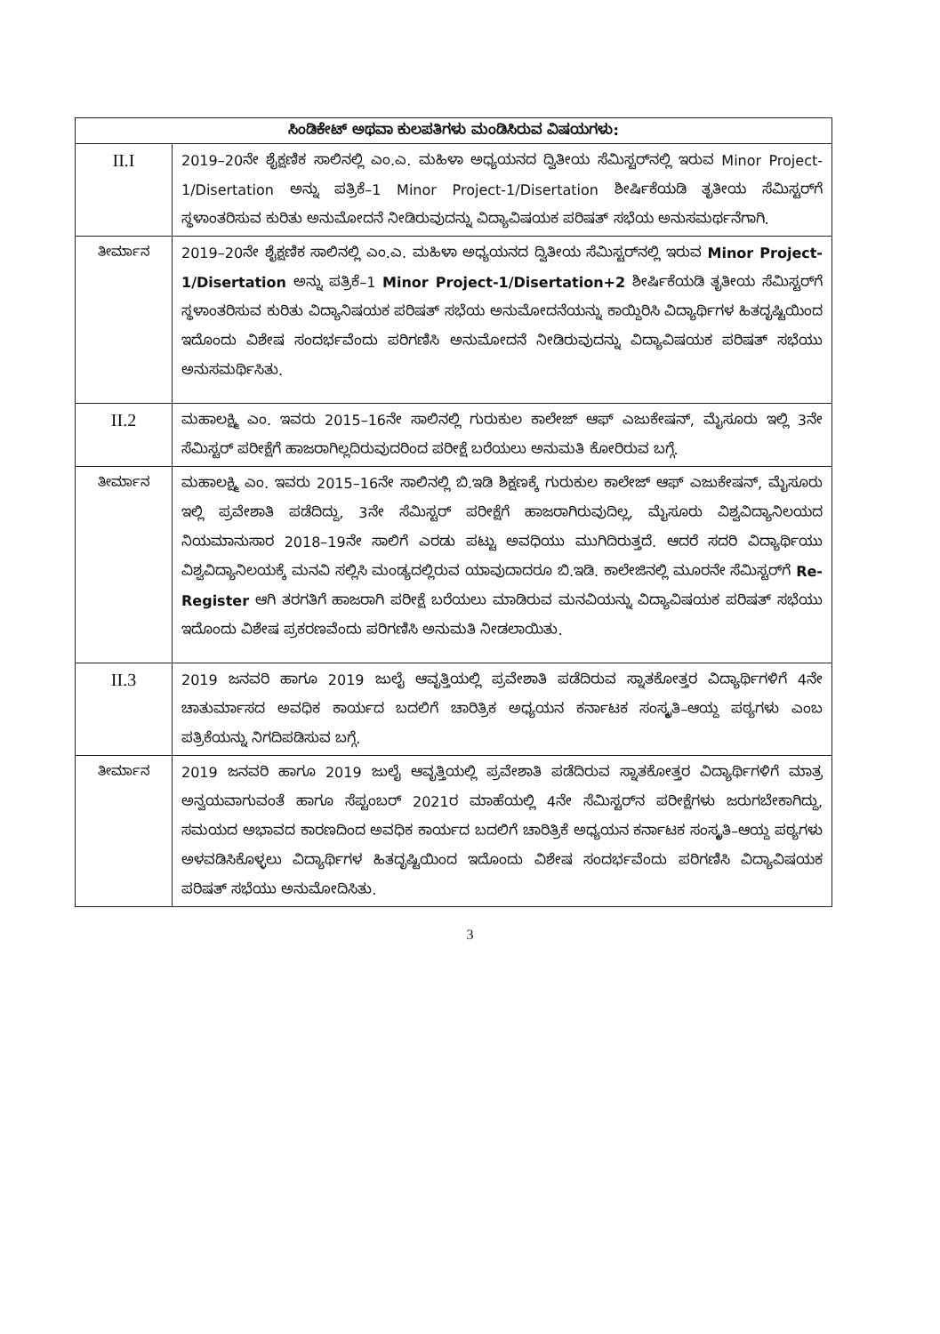| ಸಿಂಡಿಕೇಟ್ ಅಥವಾ ಕುಲಪತಿಗಳು ಮಂಡಿಸಿರುವ ವಿಷಯಗಳು: | |
| --- | --- |
| II.I | 2019–20ನೇ ಶೈಕ್ಷಣಿಕ ಸಾಲಿನಲ್ಲಿ ಎಂ.ಎ. ಮಹಿಳಾ ಅಧ್ಯಯನದ ದ್ವಿತೀಯ ಸೆಮಿಸ್ಟರ್‌ನಲ್ಲಿ ಇರುವ Minor Project-1/Disertation ಅನ್ನು ಪತ್ರಿಕೆ–1 Minor Project-1/Disertation ಶೀರ್ಷಿಕೆಯಡಿ ತೃತೀಯ ಸೆಮಿಸ್ಟರ್‌ಗೆ ಸ್ಥಳಾಂತರಿಸುವ ಕುರಿತು ಅನುಮೋದನೆ ನೀಡಿರುವುದನ್ನು ವಿದ್ಯಾವಿಷಯಕ ಪರಿಷತ್ ಸಭೆಯ ಅನುಸಮರ್ಥನೆಗಾಗಿ. |
| ತೀರ್ಮಾನ | 2019–20ನೇ ಶೈಕ್ಷಣಿಕ ಸಾಲಿನಲ್ಲಿ ಎಂ.ಎ. ಮಹಿಳಾ ಅಧ್ಯಯನದ ದ್ವಿತೀಯ ಸೆಮಿಸ್ಟರ್‌ನಲ್ಲಿ ಇರುವ Minor Project-1/Disertation ಅನ್ನು ಪತ್ರಿಕೆ–1 Minor Project-1/Disertation+2 ಶೀರ್ಷಿಕೆಯಡಿ ತೃತೀಯ ಸೆಮಿಸ್ಟರ್‌ಗೆ ಸ್ಥಳಾಂತರಿಸುವ ಕುರಿತು ವಿದ್ಯಾನಿಷಯಕ ಪರಿಷತ್ ಸಭೆಯ ಅನುಮೋದನೆಯನ್ನು ಕಾಯ್ದಿರಿಸಿ ವಿದ್ಯಾರ್ಥಿಗಳ ಹಿತದೃಷ್ಟಿಯಿಂದ ಇದೊಂದು ವಿಶೇಷ ಸಂದರ್ಭವೆಂದು ಪರಿಗಣಿಸಿ ಅನುಮೋದನೆ ನೀಡಿರುವುದನ್ನು ವಿದ್ಯಾವಿಷಯಕ ಪರಿಷತ್ ಸಭೆಯು ಅನುಸಮರ್ಥಿಸಿತು. |
| II.2 | ಮಹಾಲಕ್ಷ್ಮಿ ಎಂ. ಇವರು 2015–16ನೇ ಸಾಲಿನಲ್ಲಿ ಗುರುಕುಲ ಕಾಲೇಜ್ ಆಫ್ ಎಜುಕೇಷನ್, ಮೈಸೂರು ಇಲ್ಲಿ 3ನೇ ಸೆಮಿಸ್ಟರ್ ಪರೀಕ್ಷೆಗೆ ಹಾಜರಾಗಿಲ್ಲದಿರುವುದರಿಂದ ಪರೀಕ್ಷೆ ಬರೆಯಲು ಅನುಮತಿ ಕೋರಿರುವ ಬಗ್ಗೆ. |
| ತೀರ್ಮಾನ | ಮಹಾಲಕ್ಷ್ಮಿ ಎಂ. ಇವರು 2015–16ನೇ ಸಾಲಿನಲ್ಲಿ ಬಿ.ಇಡಿ ಶಿಕ್ಷಣಕ್ಕೆ ಗುರುಕುಲ ಕಾಲೇಜ್ ಆಫ್ ಎಜುಕೇಷನ್, ಮೈಸೂರು ಇಲ್ಲಿ ಪ್ರವೇಶಾತಿ ಪಡೆದಿದ್ದು, 3ನೇ ಸೆಮಿಸ್ಟರ್ ಪರೀಕ್ಷೆಗೆ ಹಾಜರಾಗಿರುವುದಿಲ್ಲ, ಮೈಸೂರು ವಿಶ್ವವಿದ್ಯಾನಿಲಯದ ನಿಯಮಾನುಸಾರ 2018–19ನೇ ಸಾಲಿಗೆ ಎರಡು ಪಟ್ಟು ಅವಧಿಯು ಮುಗಿದಿರುತ್ತದೆ. ಆದರೆ ಸದರಿ ವಿದ್ಯಾರ್ಥಿಯು ವಿಶ್ವವಿದ್ಯಾನಿಲಯಕ್ಕೆ ಮನವಿ ಸಲ್ಲಿಸಿ ಮಂಡ್ಯದಲ್ಲಿರುವ ಯಾವುದಾದರೂ ಬಿ.ಇಡಿ. ಕಾಲೇಜಿನಲ್ಲಿ ಮೂರನೇ ಸೆಮಿಸ್ಟರ್‌ಗೆ Re-Register ಆಗಿ ತರಗತಿಗೆ ಹಾಜರಾಗಿ ಪರೀಕ್ಷೆ ಬರೆಯಲು ಮಾಡಿರುವ ಮನವಿಯನ್ನು ವಿದ್ಯಾವಿಷಯಕ ಪರಿಷತ್ ಸಭೆಯು ಇದೊಂದು ವಿಶೇಷ ಪ್ರಕರಣವೆಂದು ಪರಿಗಣಿಸಿ ಅನುಮತಿ ನೀಡಲಾಯಿತು. |
| II.3 | 2019 ಜನವರಿ ಹಾಗೂ 2019 ಜುಲೈ ಆವೃತ್ತಿಯಲ್ಲಿ ಪ್ರವೇಶಾತಿ ಪಡೆದಿರುವ ಸ್ನಾತಕೋತ್ತರ ವಿದ್ಯಾರ್ಥಿಗಳಿಗೆ 4ನೇ ಚಾತುರ್ಮಾಸದ ಅವಧಿಕ ಕಾರ್ಯದ ಬದಲಿಗೆ ಚಾರಿತ್ರಿಕ ಅಧ್ಯಯನ ಕರ್ನಾಟಕ ಸಂಸ್ಕೃತಿ–ಆಯ್ದ ಪಠ್ಯಗಳು ಎಂಬ ಪತ್ರಿಕೆಯನ್ನು ನಿಗದಿಪಡಿಸುವ ಬಗ್ಗೆ. |
| ತೀರ್ಮಾನ | 2019 ಜನವರಿ ಹಾಗೂ 2019 ಜುಲೈ ಆವೃತ್ತಿಯಲ್ಲಿ ಪ್ರವೇಶಾತಿ ಪಡೆದಿರುವ ಸ್ನಾತಕೋತ್ತರ ವಿದ್ಯಾರ್ಥಿಗಳಿಗೆ ಮಾತ್ರ ಅನ್ವಯವಾಗುವಂತೆ ಹಾಗೂ ಸೆಪ್ಟಂಬರ್ 2021ರ ಮಾಹೆಯಲ್ಲಿ 4ನೇ ಸೆಮಿಸ್ಟರ್‌ನ ಪರೀಕ್ಷೆಗಳು ಜರುಗಬೇಕಾಗಿದ್ದು, ಸಮಯದ ಅಭಾವದ ಕಾರಣದಿಂದ ಅವಧಿಕ ಕಾರ್ಯದ ಬದಲಿಗೆ ಚಾರಿತ್ರಿಕೆ ಅಧ್ಯಯನ ಕರ್ನಾಟಕ ಸಂಸ್ಕೃತಿ–ಆಯ್ದ ಪಠ್ಯಗಳು ಅಳವಡಿಸಿಕೊಳ್ಳಲು ವಿದ್ಯಾರ್ಥಿಗಳ ಹಿತದೃಷ್ಟಿಯಿಂದ ಇದೊಂದು ವಿಶೇಷ ಸಂದರ್ಭವೆಂದು ಪರಿಗಣಿಸಿ ವಿದ್ಯಾವಿಷಯಕ ಪರಿಷತ್ ಸಭೆಯು ಅನುಮೋದಿಸಿತು. |
3